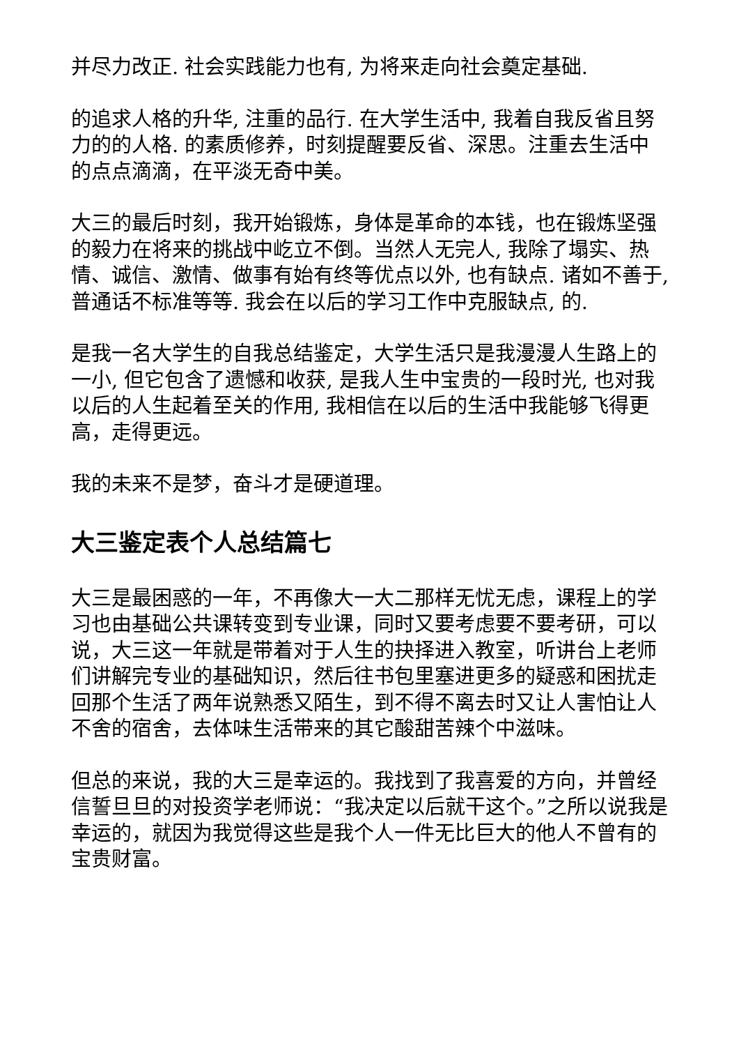并尽力改正. 社会实践能力也有, 为将来走向社会奠定基础.
的追求人格的升华, 注重的品行. 在大学生活中, 我着自我反省且努力的的人格. 的素质修养，时刻提醒要反省、深思。注重去生活中的点点滴滴，在平淡无奇中美。
大三的最后时刻，我开始锻炼，身体是革命的本钱，也在锻炼坚强的毅力在将来的挑战中屹立不倒。当然人无完人, 我除了塌实、热情、诚信、激情、做事有始有终等优点以外, 也有缺点. 诸如不善于, 普通话不标准等等. 我会在以后的学习工作中克服缺点, 的.
是我一名大学生的自我总结鉴定，大学生活只是我漫漫人生路上的一小, 但它包含了遗憾和收获, 是我人生中宝贵的一段时光, 也对我以后的人生起着至关的作用, 我相信在以后的生活中我能够飞得更高，走得更远。
我的未来不是梦，奋斗才是硬道理。
大三鉴定表个人总结篇七
大三是最困惑的一年，不再像大一大二那样无忧无虑，课程上的学习也由基础公共课转变到专业课，同时又要考虑要不要考研，可以说，大三这一年就是带着对于人生的抉择进入教室，听讲台上老师们讲解完专业的基础知识，然后往书包里塞进更多的疑惑和困扰走回那个生活了两年说熟悉又陌生，到不得不离去时又让人害怕让人不舍的宿舍，去体味生活带来的其它酸甜苦辣个中滋味。
但总的来说，我的大三是幸运的。我找到了我喜爱的方向，并曾经信誓旦旦的对投资学老师说：“我决定以后就干这个。”之所以说我是幸运的，就因为我觉得这些是我个人一件无比巨大的他人不曾有的宝贵财富。